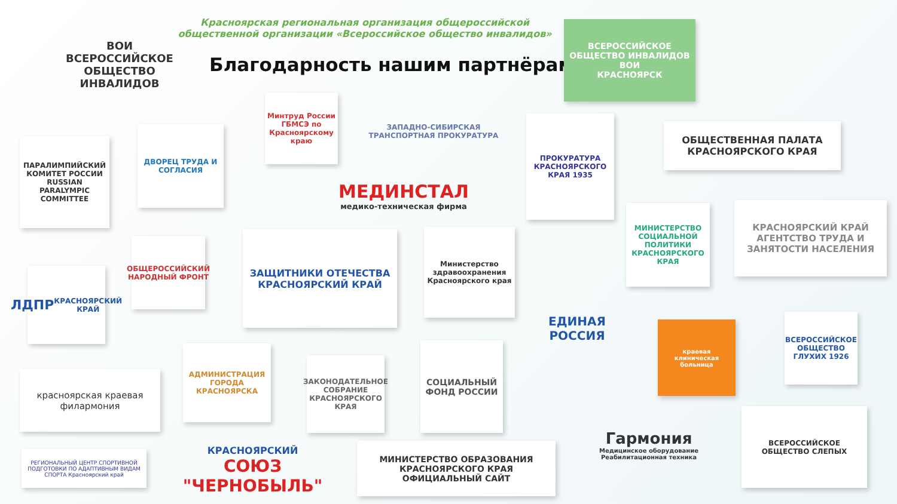ВОИ
ВСЕРОССИЙСКОЕ ОБЩЕСТВО ИНВАЛИДОВ
Красноярская региональная организация общероссийской общественной организации «Всероссийское общество инвалидов»
Благодарность нашим партнёрам!
ВСЕРОССИЙСКОЕ ОБЩЕСТВО ИНВАЛИДОВ
ВОИ
КРАСНОЯРСК
Минтруд России ГБМСЭ по Красноярскому краю
ЗАПАДНО-СИБИРСКАЯ ТРАНСПОРТНАЯ ПРОКУРАТУРА
ПРОКУРАТУРА КРАСНОЯРСКОГО КРАЯ 1935
ОБЩЕСТВЕННАЯ ПАЛАТА КРАСНОЯРСКОГО КРАЯ
ПАРАЛИМПИЙСКИЙ КОМИТЕТ РОССИИ RUSSIAN PARALYMPIC COMMITTEE
ДВОРЕЦ ТРУДА И СОГЛАСИЯ
МЕДИНСТАЛ
медико-техническая фирма
МИНИСТЕРСТВО СОЦИАЛЬНОЙ ПОЛИТИКИ КРАСНОЯРСКОГО КРАЯ
КРАСНОЯРСКИЙ КРАЙ
АГЕНТСТВО ТРУДА И ЗАНЯТОСТИ НАСЕЛЕНИЯ
ОБЩЕРОССИЙСКИЙ НАРОДНЫЙ ФРОНТ
ЗАЩИТНИКИ ОТЕЧЕСТВА
КРАСНОЯРСКИЙ КРАЙ
Министерство здравоохранения Красноярского края
ЛДПР
КРАСНОЯРСКИЙ КРАЙ
ЕДИНАЯ РОССИЯ
краевая клиническая больница
ВСЕРОССИЙСКОЕ ОБЩЕСТВО ГЛУХИХ 1926
красноярская краевая филармония
АДМИНИСТРАЦИЯ ГОРОДА КРАСНОЯРСКА
ЗАКОНОДАТЕЛЬНОЕ СОБРАНИЕ КРАСНОЯРСКОГО КРАЯ
СОЦИАЛЬНЫЙ ФОНД РОССИИ
Гармония
Медицинское оборудование Реабилитационная техника
ВСЕРОССИЙСКОЕ ОБЩЕСТВО СЛЕПЫХ
РЕГИОНАЛЬНЫЙ ЦЕНТР СПОРТИВНОЙ ПОДГОТОВКИ ПО АДАПТИВНЫМ ВИДАМ СПОРТА Красноярский край
КРАСНОЯРСКИЙ
СОЮЗ "ЧЕРНОБЫЛЬ"
МИНИСТЕРСТВО ОБРАЗОВАНИЯ КРАСНОЯРСКОГО КРАЯ
ОФИЦИАЛЬНЫЙ САЙТ